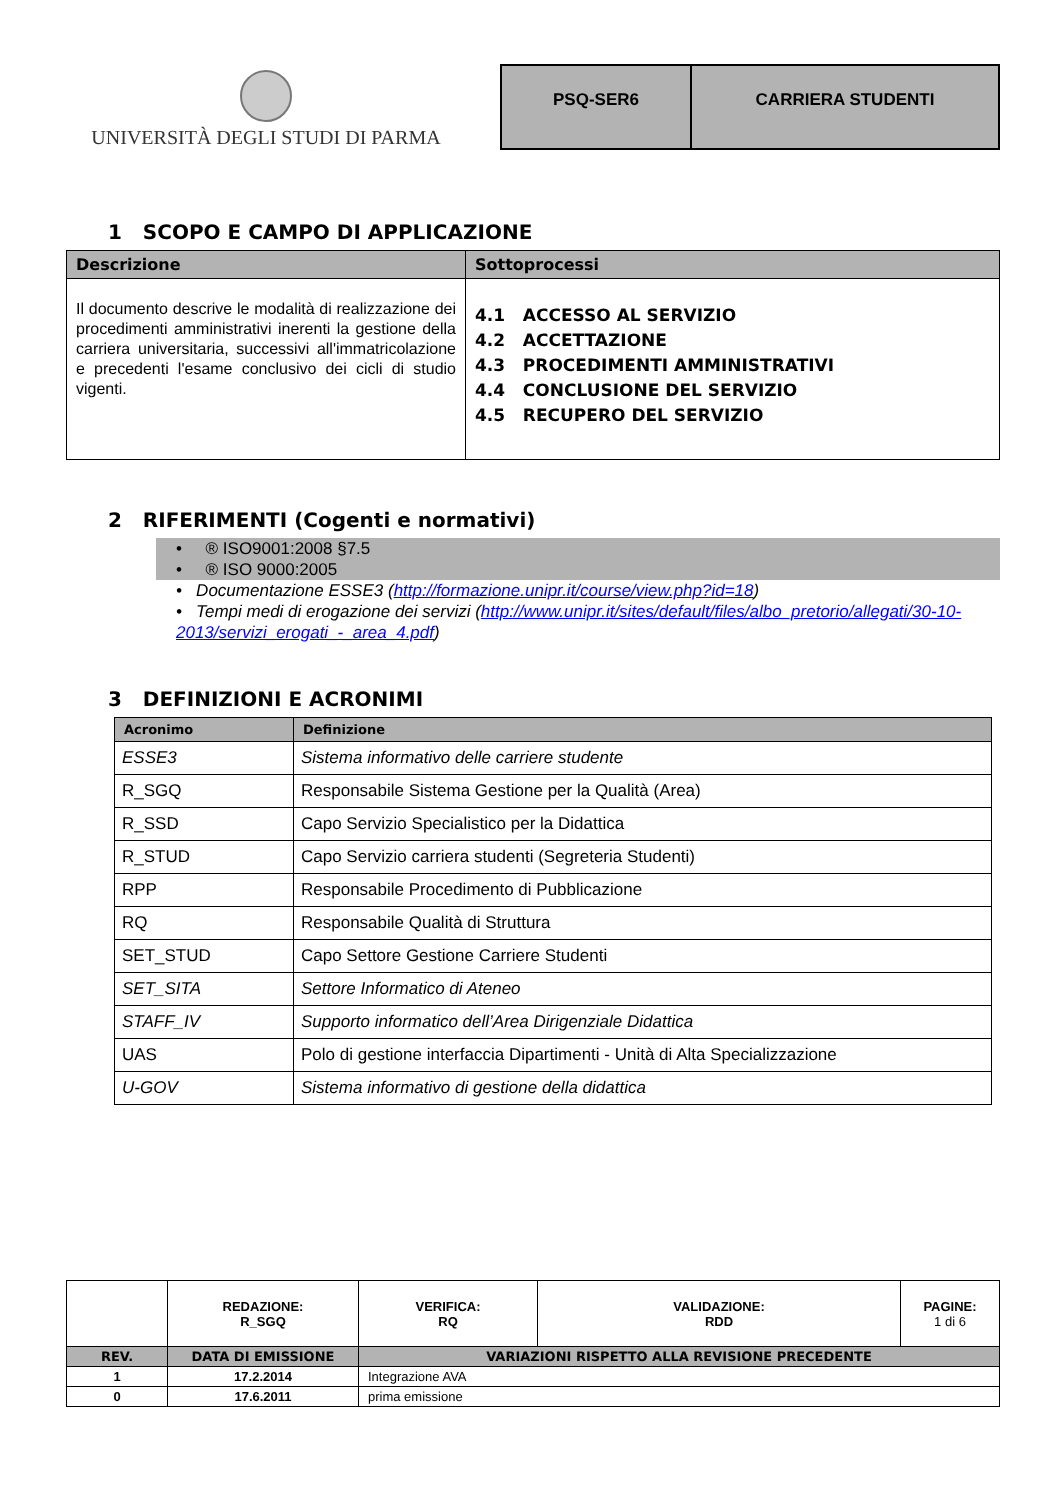UNIVERSITÀ DEGLI STUDI DI PARMA
PSQ-SER6 CARRIERA STUDENTI
1 SCOPO E CAMPO DI APPLICAZIONE
| Descrizione | Sottoprocessi |
| --- | --- |
| Il documento descrive le modalità di realizzazione dei procedimenti amministrativi inerenti la gestione della carriera universitaria, successivi all'immatricolazione e precedenti l'esame conclusivo dei cicli di studio vigenti. | 4.1 ACCESSO AL SERVIZIO 4.2 ACCETTAZIONE 4.3 PROCEDIMENTI AMMINISTRATIVI 4.4 CONCLUSIONE DEL SERVIZIO 4.5 RECUPERO DEL SERVIZIO |
2 RIFERIMENTI (Cogenti e normativi)
• ® ISO9001:2008 §7.5
• ® ISO 9000:2005
• Documentazione ESSE3 (http://formazione.unipr.it/course/view.php?id=18)
• Tempi medi di erogazione dei servizi (http://www.unipr.it/sites/default/files/albo_pretorio/allegati/30-10-2013/servizi_erogati_-_area_4.pdf)
3 DEFINIZIONI E ACRONIMI
| Acronimo | Definizione |
| --- | --- |
| ESSE3 | Sistema informativo delle carriere studente |
| R_SGQ | Responsabile Sistema Gestione per la Qualità (Area) |
| R_SSD | Capo Servizio Specialistico per la Didattica |
| R_STUD | Capo Servizio carriera studenti (Segreteria Studenti) |
| RPP | Responsabile Procedimento di Pubblicazione |
| RQ | Responsabile Qualità di Struttura |
| SET_STUD | Capo Settore Gestione Carriere Studenti |
| SET_SITA | Settore Informatico di Ateneo |
| STAFF_IV | Supporto informatico dell’Area Dirigenziale Didattica |
| UAS | Polo di gestione interfaccia Dipartimenti - Unità di Alta Specializzazione |
| U-GOV | Sistema informativo di gestione della didattica |
| | REDAZIONE: R_SGQ | VERIFICA: RQ | VALIDAZIONE: RDD | PAGINE: 1 di 6 |
| REV. | DATA DI EMISSIONE | VARIAZIONI RISPETTO ALLA REVISIONE PRECEDENTE | | |
| 1 | 17.2.2014 | Integrazione AVA | | |
| 0 | 17.6.2011 | prima emissione | | |